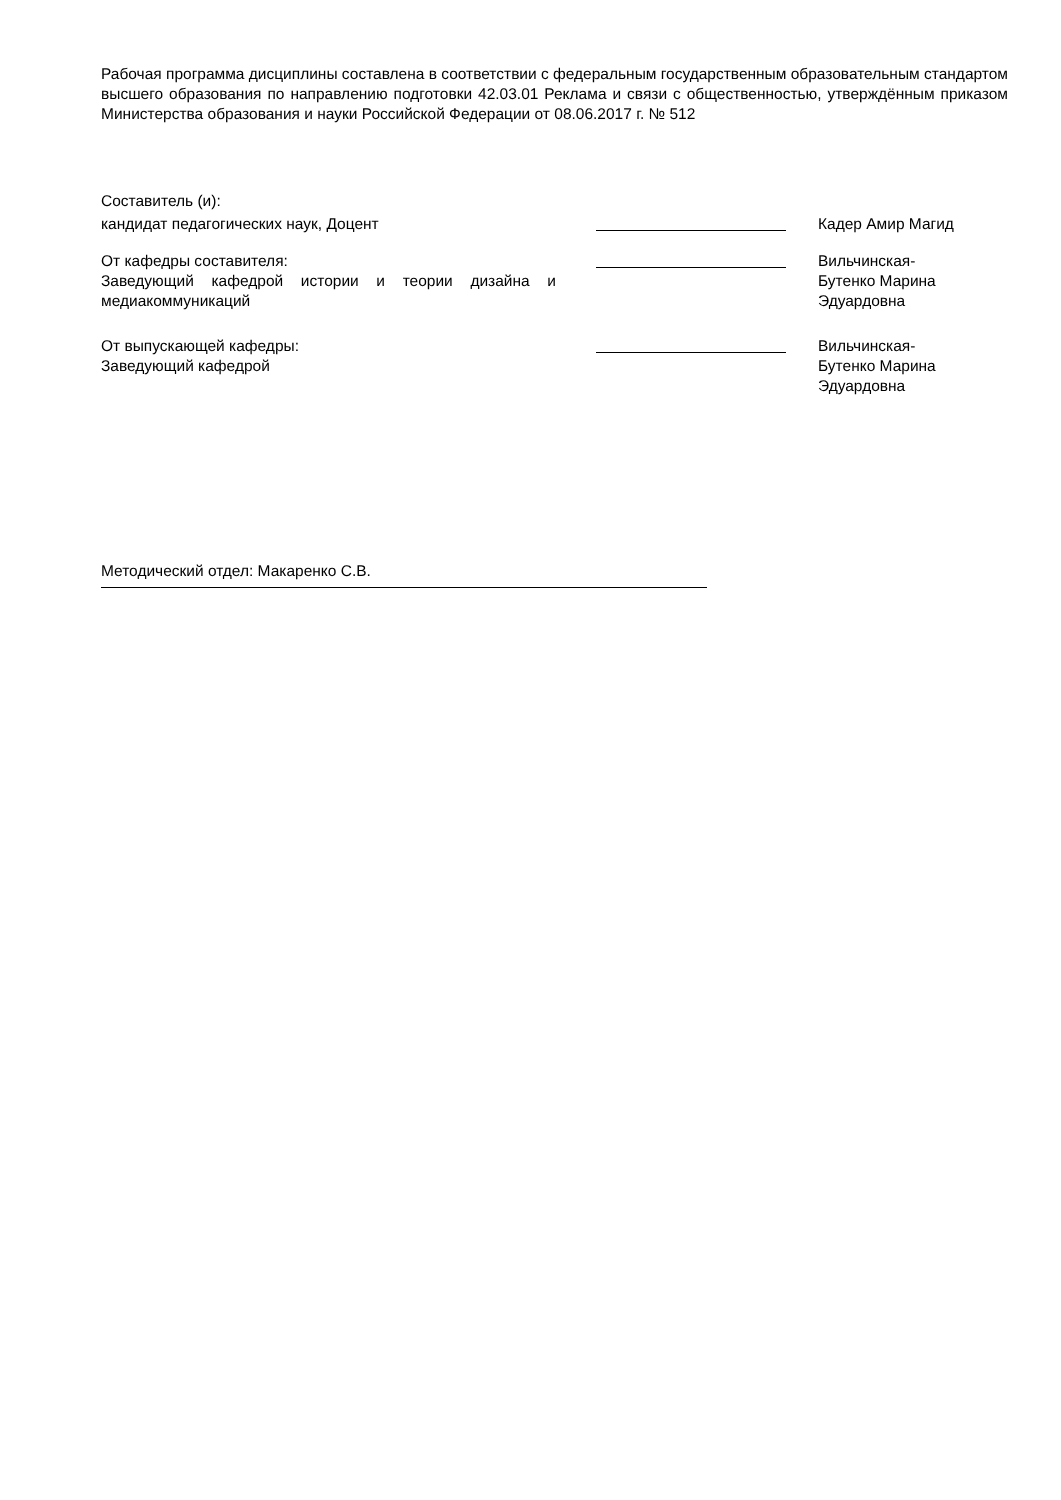Рабочая программа дисциплины составлена в соответствии с федеральным государственным образовательным стандартом высшего образования по направлению подготовки 42.03.01 Реклама и связи с общественностью, утверждённым приказом Министерства образования и науки Российской Федерации от 08.06.2017 г. № 512
Составитель (и):
кандидат педагогических наук, Доцент Кадер Амир Магид
От кафедры составителя:
Заведующий кафедрой истории и теории дизайна и медиакоммуникаций
Вильчинская-
Бутенко Марина
Эдуардовна
От выпускающей кафедры:
Заведующий кафедрой
Вильчинская-
Бутенко Марина
Эдуардовна
Методический отдел: Макаренко С.В.